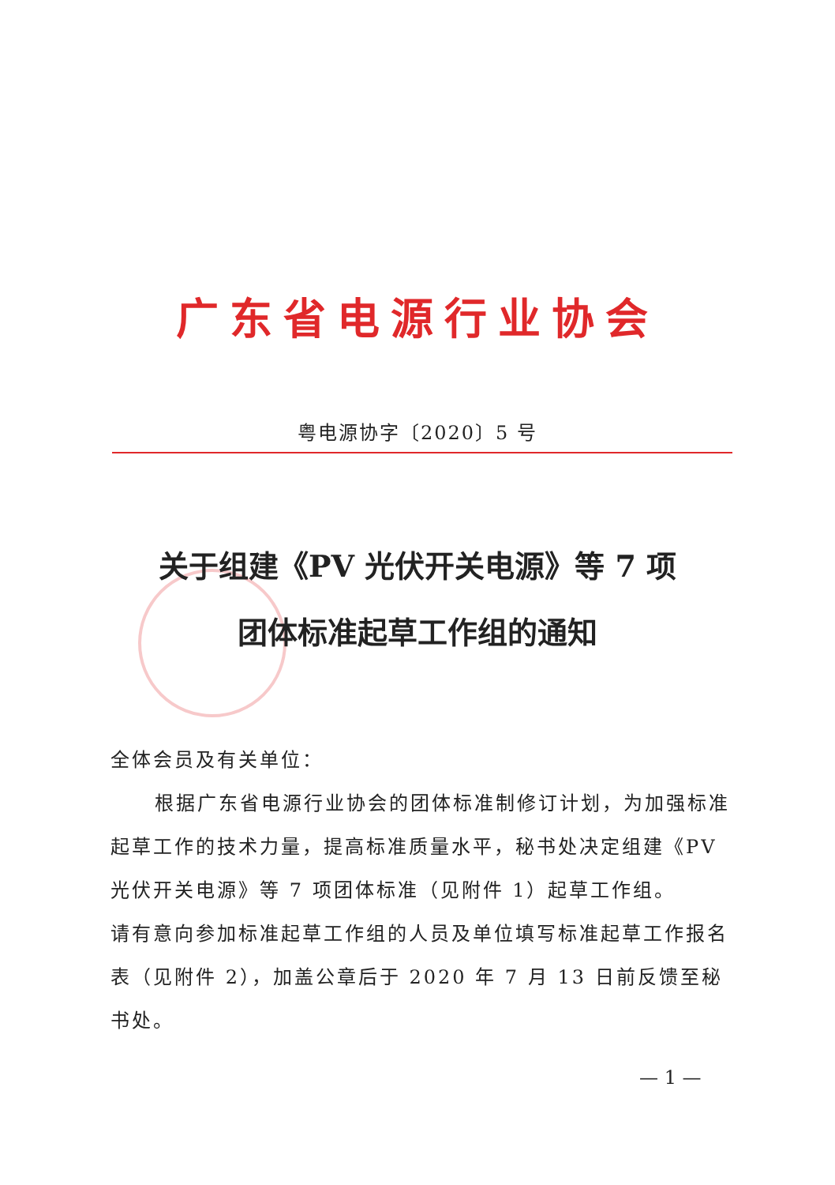广东省电源行业协会
粤电源协字〔2020〕5 号
关于组建《PV 光伏开关电源》等 7 项
团体标准起草工作组的通知
全体会员及有关单位：
根据广东省电源行业协会的团体标准制修订计划，为加强标准起草工作的技术力量，提高标准质量水平，秘书处决定组建《PV 光伏开关电源》等 7 项团体标准（见附件 1）起草工作组。
请有意向参加标准起草工作组的人员及单位填写标准起草工作报名表（见附件 2），加盖公章后于 2020 年 7 月 13 日前反馈至秘书处。
— 1 —